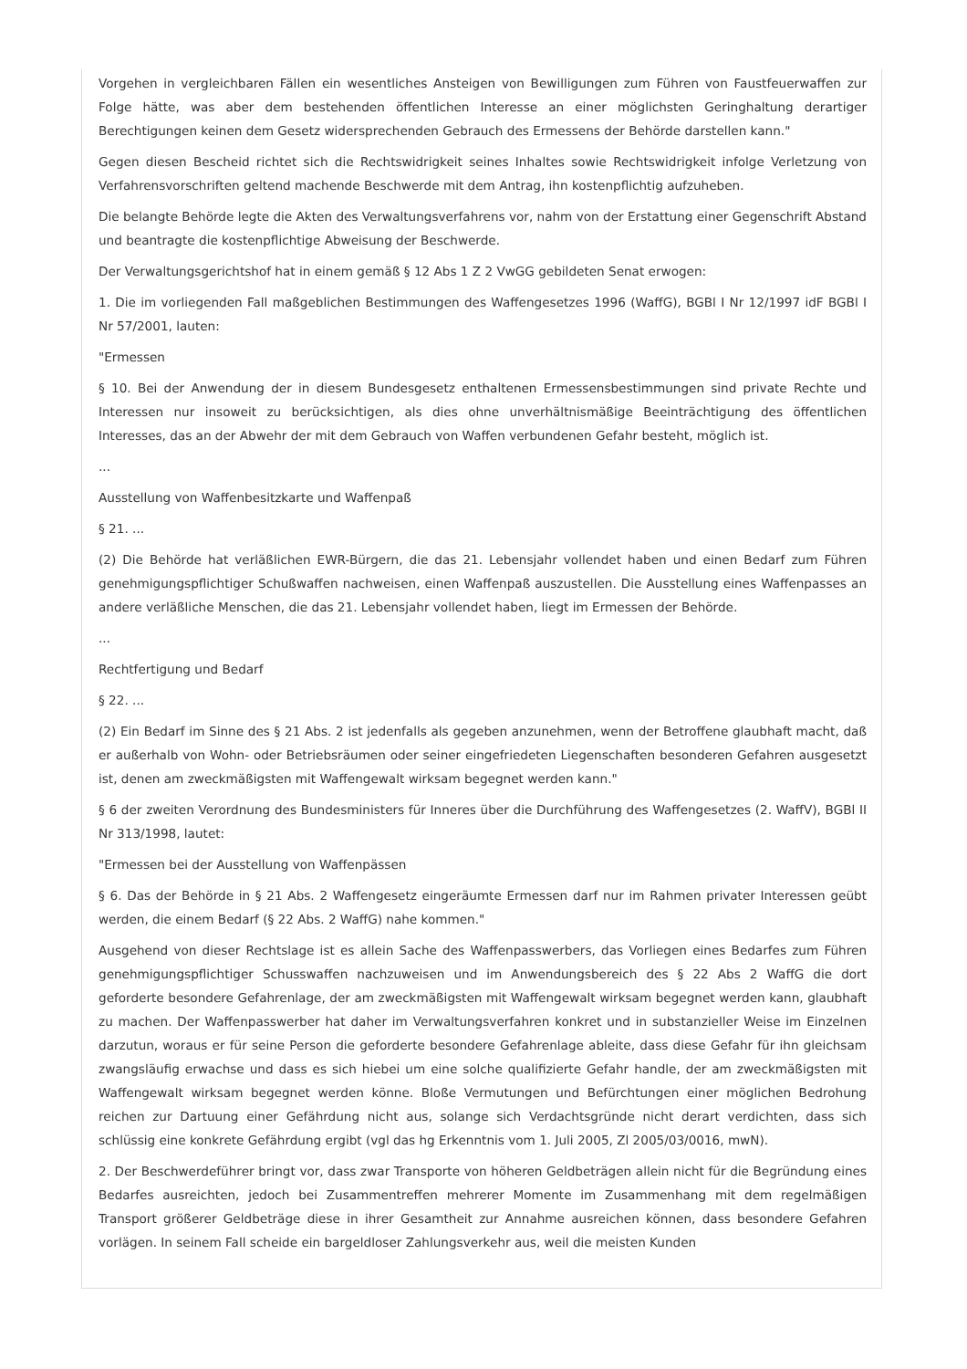Vorgehen in vergleichbaren Fällen ein wesentliches Ansteigen von Bewilligungen zum Führen von Faustfeuerwaffen zur Folge hätte, was aber dem bestehenden öffentlichen Interesse an einer möglichsten Geringhaltung derartiger Berechtigungen keinen dem Gesetz widersprechenden Gebrauch des Ermessens der Behörde darstellen kann."
Gegen diesen Bescheid richtet sich die Rechtswidrigkeit seines Inhaltes sowie Rechtswidrigkeit infolge Verletzung von Verfahrensvorschriften geltend machende Beschwerde mit dem Antrag, ihn kostenpflichtig aufzuheben.
Die belangte Behörde legte die Akten des Verwaltungsverfahrens vor, nahm von der Erstattung einer Gegenschrift Abstand und beantragte die kostenpflichtige Abweisung der Beschwerde.
Der Verwaltungsgerichtshof hat in einem gemäß § 12 Abs 1 Z 2 VwGG gebildeten Senat erwogen:
1. Die im vorliegenden Fall maßgeblichen Bestimmungen des Waffengesetzes 1996 (WaffG), BGBl I Nr 12/1997 idF BGBl I Nr 57/2001, lauten:
"Ermessen
§ 10. Bei der Anwendung der in diesem Bundesgesetz enthaltenen Ermessensbestimmungen sind private Rechte und Interessen nur insoweit zu berücksichtigen, als dies ohne unverhältnismäßige Beeinträchtigung des öffentlichen Interesses, das an der Abwehr der mit dem Gebrauch von Waffen verbundenen Gefahr besteht, möglich ist.
...
Ausstellung von Waffenbesitzkarte und Waffenpaß
§ 21. ...
(2) Die Behörde hat verläßlichen EWR-Bürgern, die das 21. Lebensjahr vollendet haben und einen Bedarf zum Führen genehmigungspflichtiger Schußwaffen nachweisen, einen Waffenpaß auszustellen. Die Ausstellung eines Waffenpasses an andere verläßliche Menschen, die das 21. Lebensjahr vollendet haben, liegt im Ermessen der Behörde.
...
Rechtfertigung und Bedarf
§ 22. ...
(2) Ein Bedarf im Sinne des § 21 Abs. 2 ist jedenfalls als gegeben anzunehmen, wenn der Betroffene glaubhaft macht, daß er außerhalb von Wohn- oder Betriebsräumen oder seiner eingefriedeten Liegenschaften besonderen Gefahren ausgesetzt ist, denen am zweckmäßigsten mit Waffengewalt wirksam begegnet werden kann."
§ 6 der zweiten Verordnung des Bundesministers für Inneres über die Durchführung des Waffengesetzes (2. WaffV), BGBl II Nr 313/1998, lautet:
"Ermessen bei der Ausstellung von Waffenpässen
§ 6. Das der Behörde in § 21 Abs. 2 Waffengesetz eingeräumte Ermessen darf nur im Rahmen privater Interessen geübt werden, die einem Bedarf (§ 22 Abs. 2 WaffG) nahe kommen."
Ausgehend von dieser Rechtslage ist es allein Sache des Waffenpasswerbers, das Vorliegen eines Bedarfes zum Führen genehmigungspflichtiger Schusswaffen nachzuweisen und im Anwendungsbereich des § 22 Abs 2 WaffG die dort geforderte besondere Gefahrenlage, der am zweckmäßigsten mit Waffengewalt wirksam begegnet werden kann, glaubhaft zu machen. Der Waffenpasswerber hat daher im Verwaltungsverfahren konkret und in substanzieller Weise im Einzelnen darzutun, woraus er für seine Person die geforderte besondere Gefahrenlage ableite, dass diese Gefahr für ihn gleichsam zwangsläufig erwachse und dass es sich hiebei um eine solche qualifizierte Gefahr handle, der am zweckmäßigsten mit Waffengewalt wirksam begegnet werden könne. Bloße Vermutungen und Befürchtungen einer möglichen Bedrohung reichen zur Dartuung einer Gefährdung nicht aus, solange sich Verdachtsgründe nicht derart verdichten, dass sich schlüssig eine konkrete Gefährdung ergibt (vgl das hg Erkenntnis vom 1. Juli 2005, Zl 2005/03/0016, mwN).
2. Der Beschwerdeführer bringt vor, dass zwar Transporte von höheren Geldbeträgen allein nicht für die Begründung eines Bedarfes ausreichten, jedoch bei Zusammentreffen mehrerer Momente im Zusammenhang mit dem regelmäßigen Transport größerer Geldbeträge diese in ihrer Gesamtheit zur Annahme ausreichen können, dass besondere Gefahren vorlägen. In seinem Fall scheide ein bargeldloser Zahlungsverkehr aus, weil die meisten Kunden